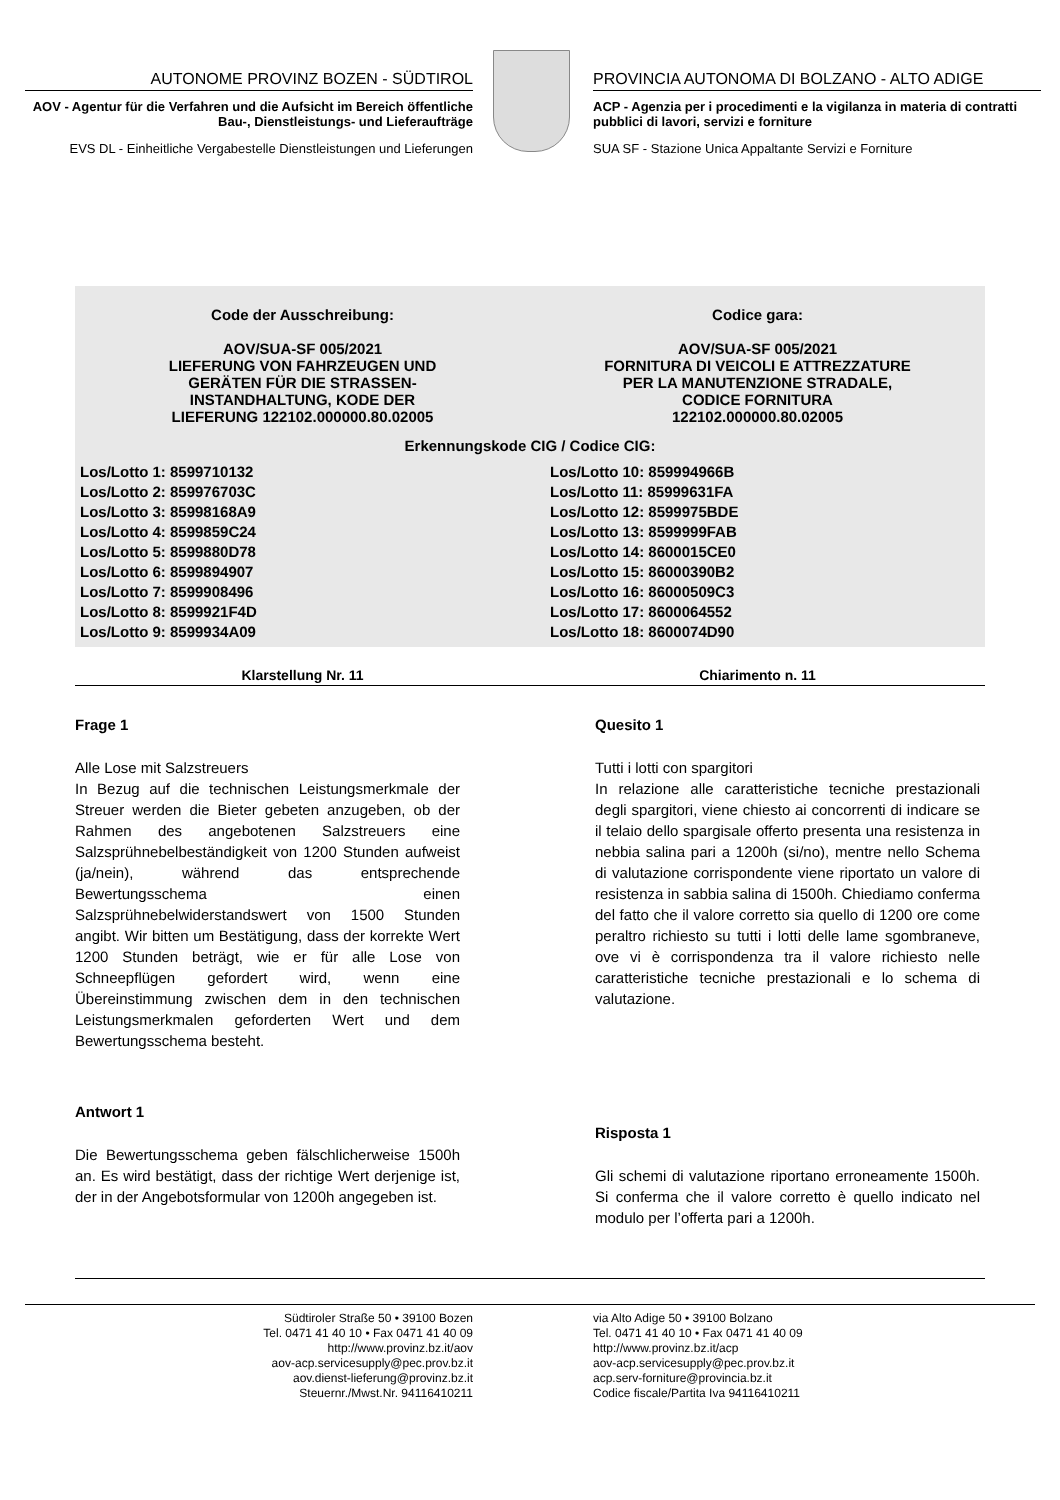AUTONOME PROVINZ BOZEN - SÜDTIROL
AOV - Agentur für die Verfahren und die Aufsicht im Bereich öffentliche Bau-, Dienstleistungs- und Lieferaufträge
EVS DL - Einheitliche Vergabestelle Dienstleistungen und Lieferungen
PROVINCIA AUTONOMA DI BOLZANO - ALTO ADIGE
ACP - Agenzia per i procedimenti e la vigilanza in materia di contratti pubblici di lavori, servizi e forniture
SUA SF - Stazione Unica Appaltante Servizi e Forniture
Code der Ausschreibung:
AOV/SUA-SF 005/2021
LIEFERUNG VON FAHRZEUGEN UND
GERÄTEN FÜR DIE STRASSEN-
INSTANDHALTUNG, KODE DER
LIEFERUNG 122102.000000.80.02005
Codice gara:
AOV/SUA-SF 005/2021
FORNITURA DI VEICOLI E ATTREZZATURE
PER LA MANUTENZIONE STRADALE,
CODICE FORNITURA
122102.000000.80.02005
Erkennungskode CIG / Codice CIG:
Los/Lotto 1: 8599710132
Los/Lotto 2: 859976703C
Los/Lotto 3: 85998168A9
Los/Lotto 4: 8599859C24
Los/Lotto 5: 8599880D78
Los/Lotto 6: 8599894907
Los/Lotto 7: 8599908496
Los/Lotto 8: 8599921F4D
Los/Lotto 9: 8599934A09
Los/Lotto 10: 859994966B
Los/Lotto 11: 85999631FA
Los/Lotto 12: 8599975BDE
Los/Lotto 13: 8599999FAB
Los/Lotto 14: 8600015CE0
Los/Lotto 15: 86000390B2
Los/Lotto 16: 86000509C3
Los/Lotto 17: 8600064552
Los/Lotto 18: 8600074D90
Klarstellung Nr. 11 Chiarimento n. 11
Frage 1
Alle Lose mit Salzstreuers
In Bezug auf die technischen Leistungsmerkmale der Streuer werden die Bieter gebeten anzugeben, ob der Rahmen des angebotenen Salzstreuers eine Salzsprühnebelbeständigkeit von 1200 Stunden aufweist (ja/nein), während das entsprechende Bewertungsschema einen Salzsprühnebelwiderstandswert von 1500 Stunden angibt. Wir bitten um Bestätigung, dass der korrekte Wert 1200 Stunden beträgt, wie er für alle Lose von Schneepflügen gefordert wird, wenn eine Übereinstimmung zwischen dem in den technischen Leistungsmerkmalen geforderten Wert und dem Bewertungsschema besteht.
Antwort 1
Die Bewertungsschema geben fälschlicherweise 1500h an. Es wird bestätigt, dass der richtige Wert derjenige ist, der in der Angebotsformular von 1200h angegeben ist.
Quesito 1
Tutti i lotti con spargitori
In relazione alle caratteristiche tecniche prestazionali degli spargitori, viene chiesto ai concorrenti di indicare se il telaio dello spargisale offerto presenta una resistenza in nebbia salina pari a 1200h (si/no), mentre nello Schema di valutazione corrispondente viene riportato un valore di resistenza in sabbia salina di 1500h. Chiediamo conferma del fatto che il valore corretto sia quello di 1200 ore come peraltro richiesto su tutti i lotti delle lame sgombraneve, ove vi è corrispondenza tra il valore richiesto nelle caratteristiche tecniche prestazionali e lo schema di valutazione.
Risposta 1
Gli schemi di valutazione riportano erroneamente 1500h. Si conferma che il valore corretto è quello indicato nel modulo per l’offerta pari a 1200h.
Südtiroler Straße 50 • 39100 Bozen
Tel. 0471 41 40 10 • Fax 0471 41 40 09
http://www.provinz.bz.it/aov
aov-acp.servicesupply@pec.prov.bz.it
aov.dienst-lieferung@provinz.bz.it
Steuernr./Mwst.Nr. 94116410211
via Alto Adige 50 • 39100 Bolzano
Tel. 0471 41 40 10 • Fax 0471 41 40 09
http://www.provinz.bz.it/acp
aov-acp.servicesupply@pec.prov.bz.it
acp.serv-forniture@provincia.bz.it
Codice fiscale/Partita Iva 94116410211